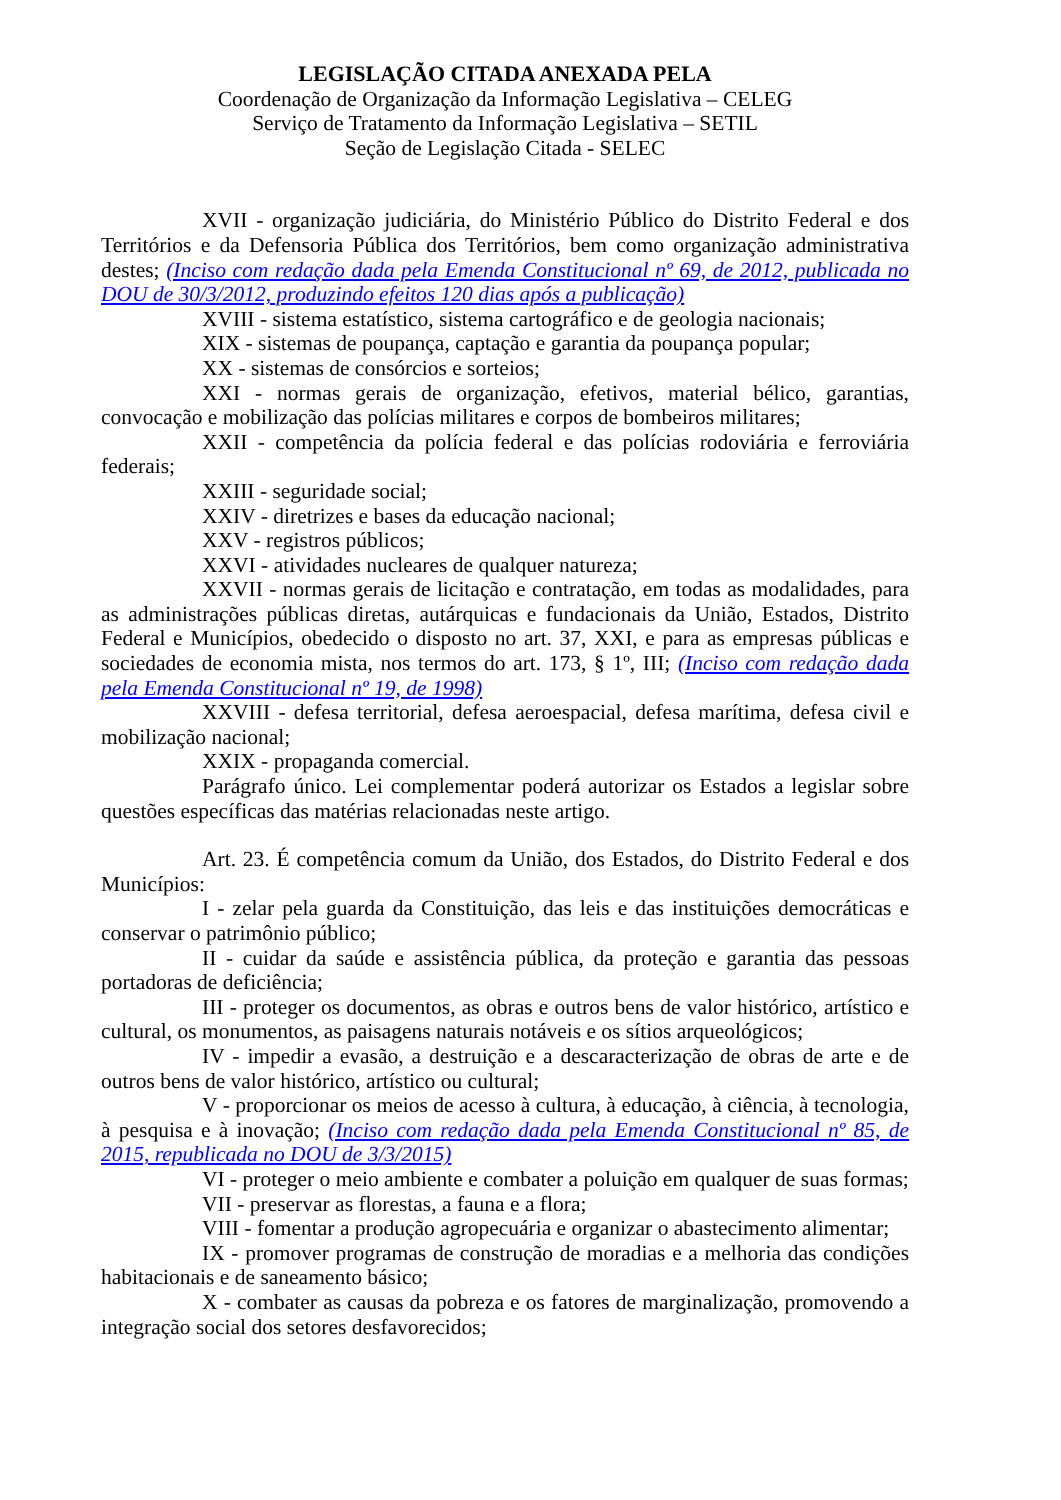LEGISLAÇÃO CITADA ANEXADA PELA
Coordenação de Organização da Informação Legislativa – CELEG
Serviço de Tratamento da Informação Legislativa – SETIL
Seção de Legislação Citada - SELEC
XVII - organização judiciária, do Ministério Público do Distrito Federal e dos Territórios e da Defensoria Pública dos Territórios, bem como organização administrativa destes; (Inciso com redação dada pela Emenda Constitucional nº 69, de 2012, publicada no DOU de 30/3/2012, produzindo efeitos 120 dias após a publicação)
XVIII - sistema estatístico, sistema cartográfico e de geologia nacionais;
XIX - sistemas de poupança, captação e garantia da poupança popular;
XX - sistemas de consórcios e sorteios;
XXI - normas gerais de organização, efetivos, material bélico, garantias, convocação e mobilização das polícias militares e corpos de bombeiros militares;
XXII - competência da polícia federal e das polícias rodoviária e ferroviária federais;
XXIII - seguridade social;
XXIV - diretrizes e bases da educação nacional;
XXV - registros públicos;
XXVI - atividades nucleares de qualquer natureza;
XXVII - normas gerais de licitação e contratação, em todas as modalidades, para as administrações públicas diretas, autárquicas e fundacionais da União, Estados, Distrito Federal e Municípios, obedecido o disposto no art. 37, XXI, e para as empresas públicas e sociedades de economia mista, nos termos do art. 173, § 1º, III; (Inciso com redação dada pela Emenda Constitucional nº 19, de 1998)
XXVIII - defesa territorial, defesa aeroespacial, defesa marítima, defesa civil e mobilização nacional;
XXIX - propaganda comercial.
Parágrafo único. Lei complementar poderá autorizar os Estados a legislar sobre questões específicas das matérias relacionadas neste artigo.
Art. 23. É competência comum da União, dos Estados, do Distrito Federal e dos Municípios:
I - zelar pela guarda da Constituição, das leis e das instituições democráticas e conservar o patrimônio público;
II - cuidar da saúde e assistência pública, da proteção e garantia das pessoas portadoras de deficiência;
III - proteger os documentos, as obras e outros bens de valor histórico, artístico e cultural, os monumentos, as paisagens naturais notáveis e os sítios arqueológicos;
IV - impedir a evasão, a destruição e a descaracterização de obras de arte e de outros bens de valor histórico, artístico ou cultural;
V - proporcionar os meios de acesso à cultura, à educação, à ciência, à tecnologia, à pesquisa e à inovação; (Inciso com redação dada pela Emenda Constitucional nº 85, de 2015, republicada no DOU de 3/3/2015)
VI - proteger o meio ambiente e combater a poluição em qualquer de suas formas;
VII - preservar as florestas, a fauna e a flora;
VIII - fomentar a produção agropecuária e organizar o abastecimento alimentar;
IX - promover programas de construção de moradias e a melhoria das condições habitacionais e de saneamento básico;
X - combater as causas da pobreza e os fatores de marginalização, promovendo a integração social dos setores desfavorecidos;